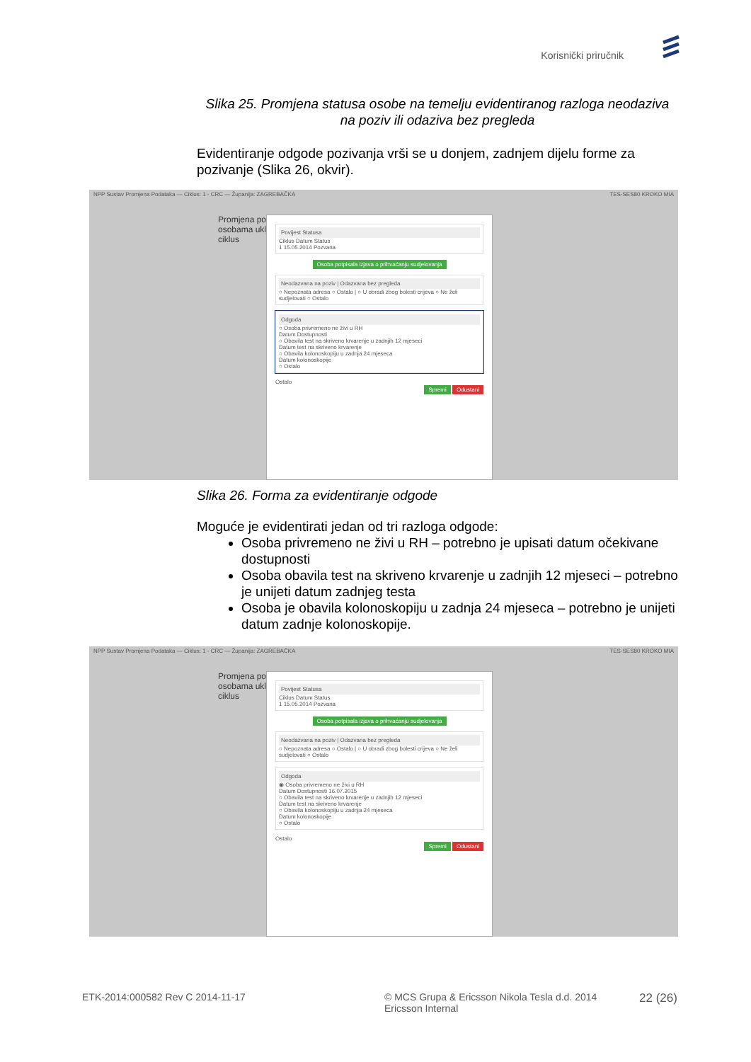Korisnički priručnik
Slika 25. Promjena statusa osobe na temelju evidentiranog razloga neodaziva na poziv ili odaziva bez pregleda
Evidentiranje odgode pozivanja vrši se u donjem, zadnjem dijelu forme za pozivanje (Slika 26, okvir).
NPP Sustav Promjena Podataka — Ciklus: 1 - CRC — Županija: ZAGREBAČKA TES-SES80 KROKO MIA
Promjena po
osobama uklj
ciklus
Povijest Statusa
Ciklus Datum Status
1 15.05.2014 Pozvana
Osoba potpisala izjava o prihvaćanju sudjelovanja
Neodazvana na poziv | Odazvana bez pregleda
○ Nepoznata adresa ○ Ostalo | ○ U obradi zbog bolesti crijeva ○ Ne želi sudjelovati ○ Ostalo
Odgoda
○ Osoba privremeno ne živi u RH
Datum Dostupnosti
○ Obavila test na skriveno krvarenje u zadnjih 12 mjeseci
Datum test na skriveno krvarenje
○ Obavila kolonoskopiju u zadnja 24 mjeseca
Datum kolonoskopije
○ Ostalo
Ostalo
Spremi Odustani
Slika 26. Forma za evidentiranje odgode
Moguće je evidentirati jedan od tri razloga odgode:
Osoba privremeno ne živi u RH – potrebno je upisati datum očekivane dostupnosti
Osoba obavila test na skriveno krvarenje u zadnjih 12 mjeseci – potrebno je unijeti datum zadnjeg testa
Osoba je obavila kolonoskopiju u zadnja 24 mjeseca – potrebno je unijeti datum zadnje kolonoskopije.
NPP Sustav Promjena Podataka — Ciklus: 1 - CRC — Županija: ZAGREBAČKA TES-SES80 KROKO MIA
Promjena po
osobama uklj
ciklus
Povijest Statusa
Ciklus Datum Status
1 15.05.2014 Pozvana
Osoba potpisala izjava o prihvaćanju sudjelovanja
Neodazvana na poziv | Odazvana bez pregleda
○ Nepoznata adresa ○ Ostalo | ○ U obradi zbog bolesti crijeva ○ Ne želi sudjelovati ○ Ostalo
Odgoda
◉ Osoba privremeno ne živi u RH
Datum Dostupnosti 16.07.2015
○ Obavila test na skriveno krvarenje u zadnjih 12 mjeseci
Datum test na skriveno krvarenje
○ Obavila kolonoskopiju u zadnja 24 mjeseca
Datum kolonoskopije
○ Ostalo
Ostalo
Spremi Odustani
ETK-2014:000582 Rev C 2014-11-17
© MCS Grupa & Ericsson Nikola Tesla d.d. 2014
Ericsson Internal
22 (26)